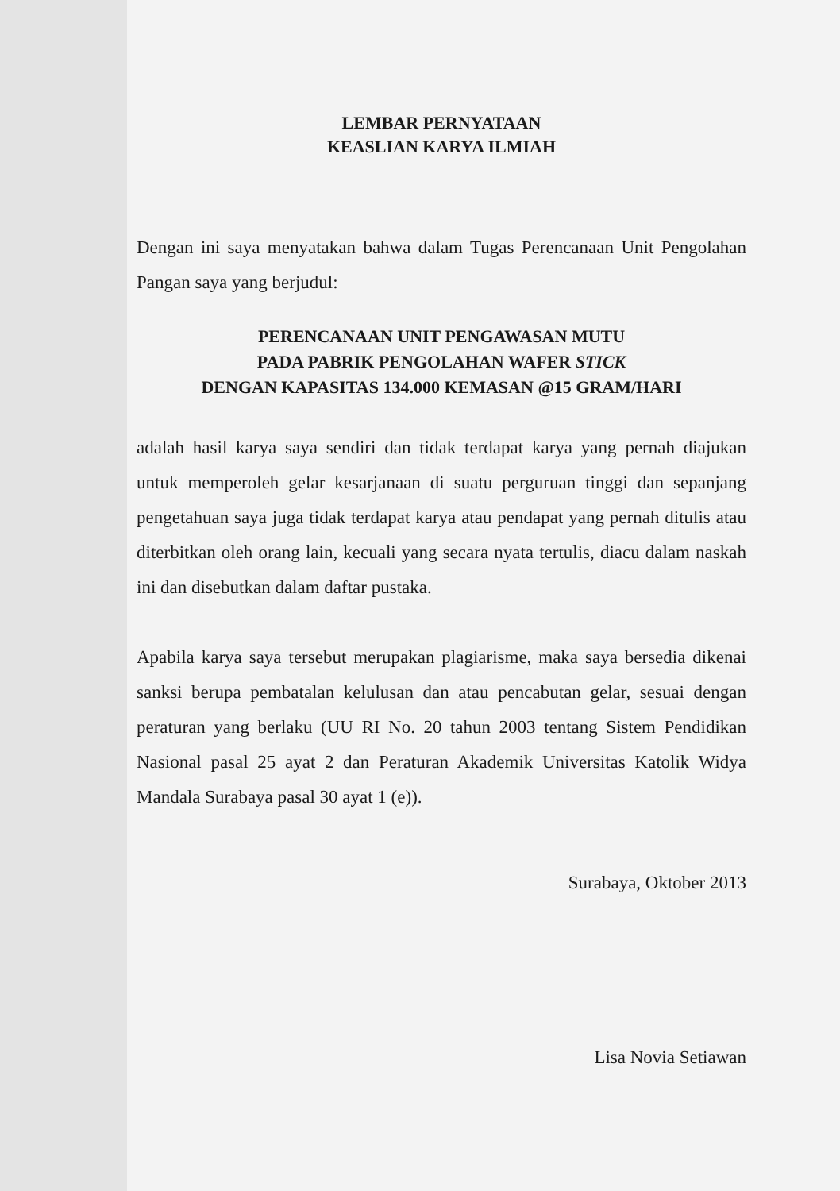LEMBAR PERNYATAAN
KEASLIAN KARYA ILMIAH
Dengan ini saya menyatakan bahwa dalam Tugas Perencanaan Unit Pengolahan Pangan saya yang berjudul:
PERENCANAAN UNIT PENGAWASAN MUTU
PADA PABRIK PENGOLAHAN WAFER STICK
DENGAN KAPASITAS 134.000 KEMASAN @15 GRAM/HARI
adalah hasil karya saya sendiri dan tidak terdapat karya yang pernah diajukan untuk memperoleh gelar kesarjanaan di suatu perguruan tinggi dan sepanjang pengetahuan saya juga tidak terdapat karya atau pendapat yang pernah ditulis atau diterbitkan oleh orang lain, kecuali yang secara nyata tertulis, diacu dalam naskah ini dan disebutkan dalam daftar pustaka.
Apabila karya saya tersebut merupakan plagiarisme, maka saya bersedia dikenai sanksi berupa pembatalan kelulusan dan atau pencabutan gelar, sesuai dengan peraturan yang berlaku (UU RI No. 20 tahun 2003 tentang Sistem Pendidikan Nasional pasal 25 ayat 2 dan Peraturan Akademik Universitas Katolik Widya Mandala Surabaya pasal 30 ayat 1 (e)).
Surabaya, Oktober 2013
Lisa Novia Setiawan